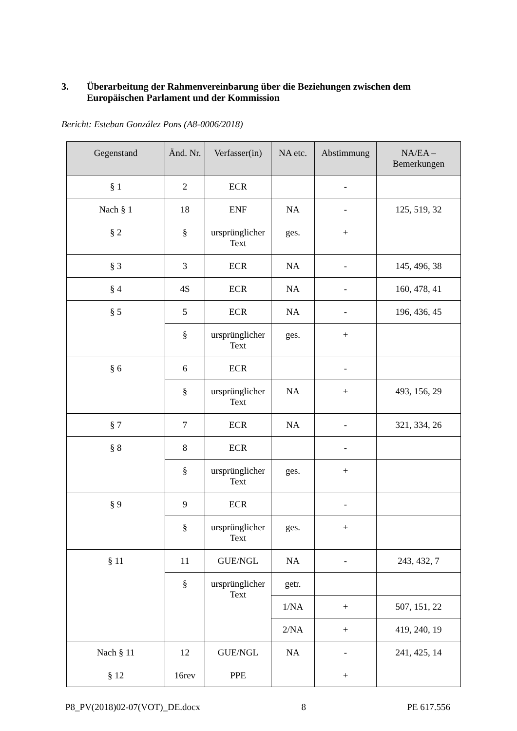3. Überarbeitung der Rahmenvereinbarung über die Beziehungen zwischen dem Europäischen Parlament und der Kommission
Bericht: Esteban González Pons (A8-0006/2018)
| Gegenstand | Änd. Nr. | Verfasser(in) | NA etc. | Abstimmung | NA/EA – Bemerkungen |
| --- | --- | --- | --- | --- | --- |
| § 1 | 2 | ECR | | - | |
| Nach § 1 | 18 | ENF | NA | - | 125, 519, 32 |
| § 2 | § | ursprünglicher Text | ges. | + | |
| § 3 | 3 | ECR | NA | - | 145, 496, 38 |
| § 4 | 4S | ECR | NA | - | 160, 478, 41 |
| § 5 | 5 | ECR | NA | - | 196, 436, 45 |
| | § | ursprünglicher Text | ges. | + | |
| § 6 | 6 | ECR | | - | |
| | § | ursprünglicher Text | NA | + | 493, 156, 29 |
| § 7 | 7 | ECR | NA | - | 321, 334, 26 |
| § 8 | 8 | ECR | | - | |
| | § | ursprünglicher Text | ges. | + | |
| § 9 | 9 | ECR | | - | |
| | § | ursprünglicher Text | ges. | + | |
| § 11 | 11 | GUE/NGL | NA | - | 243, 432, 7 |
| | § | ursprünglicher Text | getr. | | |
| | | | 1/NA | + | 507, 151, 22 |
| | | | 2/NA | + | 419, 240, 19 |
| Nach § 11 | 12 | GUE/NGL | NA | - | 241, 425, 14 |
| § 12 | 16rev | PPE | | + | |
P8_PV(2018)02-07(VOT)_DE.docx 8 PE 617.556